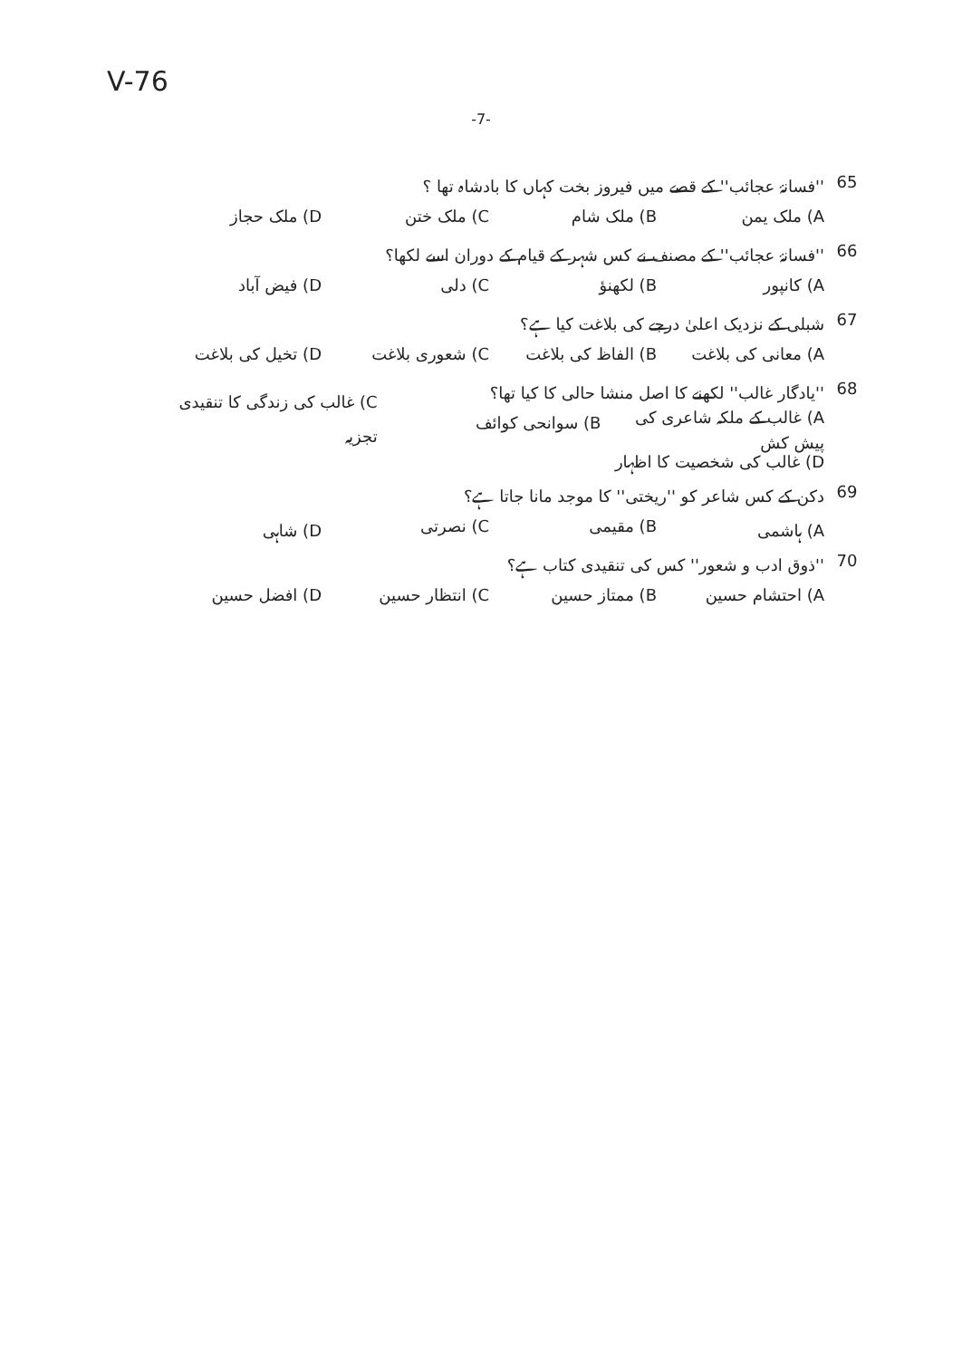V-76
-7-
65 ''فسانۂ عجائب'' کے قصے میں فیروز بخت کہاں کا بادشاہ تھا ؟
A) ملک یمن B) ملک شام C) ملک ختن D) ملک حجاز
66 ''فسانۂ عجائب'' کے مصنف نے کس شہر کے قیام کے دوران اسے لکھا؟
A) کانپور B) لکھنؤ C) دلی D) فیض آباد
67 شبلی کے نزدیک اعلیٰ درجے کی بلاغت کیا ہے؟
A) معانی کی بلاغت B) الفاظ کی بلاغت C) شعوری بلاغت D) تخیل کی بلاغت
68 ''یادگار غالب'' لکھنے کا اصل منشا حالی کا کیا تھا؟
A) غالب کے ملکہ شاعری کی پیش کش B) سوانحی کوائف C) غالب کی زندگی کا تنقیدی تجزیہ
D) غالب کی شخصیت کا اظہار
69 دکن کے کس شاعر کو ''ریختی'' کا موجد مانا جاتا ہے؟
A) ہاشمی B) مقیمی C) نصرتی D) شاہی
70 ''ذوق ادب و شعور'' کس کی تنقیدی کتاب ہے؟
A) احتشام حسین B) ممتاز حسین C) انتظار حسین D) افضل حسین